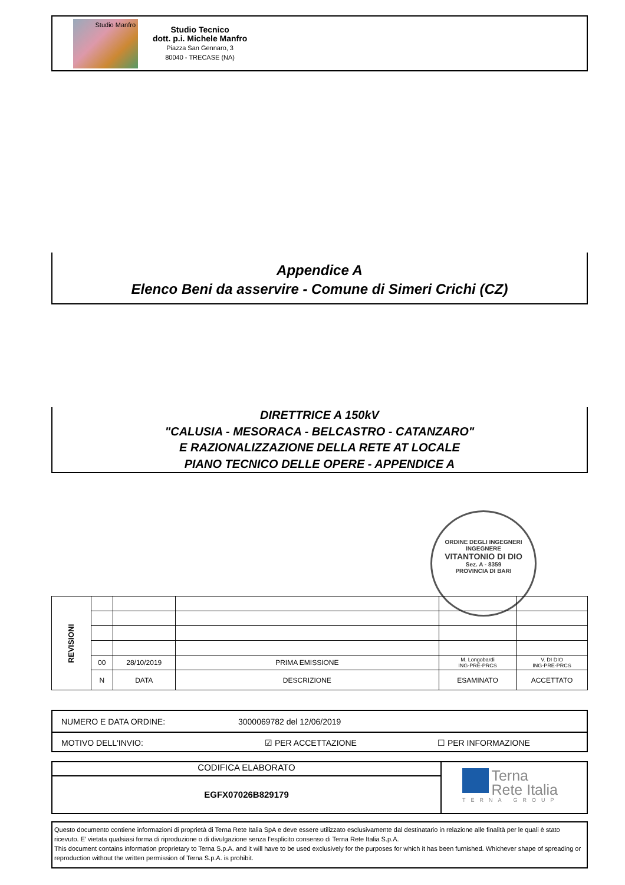Studio Manfro
Studio Tecnico
dott. p.i. Michele Manfro
Piazza San Gennaro, 3
80040 - TRECASE (NA)
Appendice A
Elenco Beni da asservire - Comune di Simeri Crichi (CZ)
DIRETTRICE A 150kV
"CALUSIA - MESORACA - BELCASTRO - CATANZARO"
E RAZIONALIZZAZIONE DELLA RETE AT LOCALE
PIANO TECNICO DELLE OPERE - APPENDICE A
ORDINE DEGLI INGEGNERI
INGEGNERE
VITANTONIO DI DIO
Sez. A - 8359
PROVINCIA DI BARI
| REVISIONI | | | | | |
| | 00 | 28/10/2019 | PRIMA EMISSIONE | M. Longobardi ING-PRE-PRCS | V. DI DIO ING-PRE-PRCS |
| | N | DATA | DESCRIZIONE | ESAMINATO | ACCETTATO |
NUMERO E DATA ORDINE: 3000069782 del 12/06/2019
MOTIVO DELL'INVIO: ☑ PER ACCETTAZIONE ☐ PER INFORMAZIONE
CODIFICA ELABORATO
EGFX07026B829179
Terna
Rete Italia
TERNA GROUP
Questo documento contiene informazioni di proprietà di Terna Rete Italia SpA e deve essere utilizzato esclusivamente dal destinatario in relazione alle finalità per le quali è stato ricevuto. E’ vietata qualsiasi forma di riproduzione o di divulgazione senza l’esplicito consenso di Terna Rete Italia S.p.A.
This document contains information proprietary to Terna S.p.A. and it will have to be used exclusively for the purposes for which it has been furnished. Whichever shape of spreading or reproduction without the written permission of Terna S.p.A. is prohibit.